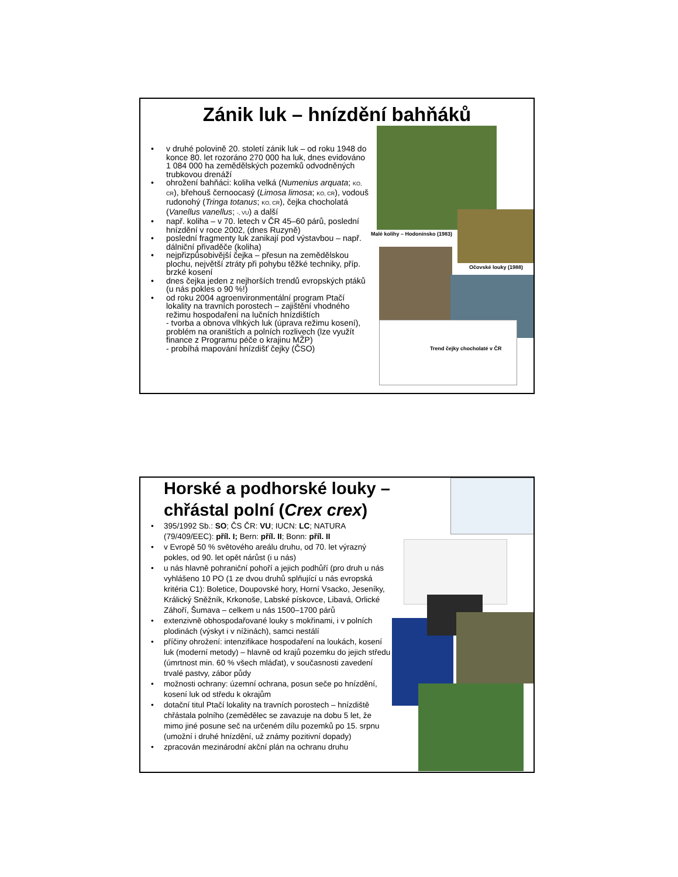Zánik luk – hnízdění bahňáků
• v druhé polovině 20. století zánik luk – od roku 1948 do konce 80. let rozoráno 270 000 ha luk, dnes evidováno 1 084 000 ha zemědělských pozemků odvodněných trubkovou drenáží
• ohrožení bahňáci: koliha velká (Numenius arquata; KO, CR), břehouš černoocasý (Limosa limosa; KO, CR), vodouš rudonohý (Tringa totanus; KO, CR), čejka chocholatá (Vanellus vanellus; -, VU) a další
• např. koliha – v 70. letech v ČR 45–60 párů, poslední hnízdění v roce 2002, (dnes Ruzyně)
• poslední fragmenty luk zanikají pod výstavbou – např. dálniční přivaděče (koliha)
• nejpřizpůsobivější čejka – přesun na zemědělskou plochu, největší ztráty při pohybu těžké techniky, příp. brzké kosení
• dnes čejka jeden z nejhorších trendů evropských ptáků (u nás pokles o 90 %!)
• od roku 2004 agroenvironmentální program Ptačí lokality na travních porostech – zajištění vhodného režimu hospodaření na lučních hnízdištích
- tvorba a obnova vlhkých luk (úprava režimu kosení), problém na oraništích a polních rozlivech (lze využít finance z Programu péče o krajinu MŽP)
- probíhá mapování hnízdišť čejky (ČSO)
Malé kolihy – Hodonínsko (1983)
Očovské louky (1988)
Trend čejky chocholaté v ČR
Horské a podhorské louky – chřástal polní (Crex crex)
• 395/1992 Sb.: SO; ČS ČR: VU; IUCN: LC; NATURA (79/409/EEC): příl. I; Bern: příl. II; Bonn: příl. II
• v Evropě 50 % světového areálu druhu, od 70. let výrazný pokles, od 90. let opět nárůst (i u nás)
• u nás hlavně pohraniční pohoří a jejich podhůří (pro druh u nás vyhlášeno 10 PO (1 ze dvou druhů splňující u nás evropská kritéria C1): Boletice, Doupovské hory, Horní Vsacko, Jeseníky, Králický Sněžník, Krkonoše, Labské pískovce, Libavá, Orlické Záhoří, Šumava – celkem u nás 1500–1700 párů
• extenzivně obhospodařované louky s mokřinami, i v polních plodinách (výskyt i v nížinách), samci nestálí
• příčiny ohrožení: intenzifikace hospodaření na loukách, kosení luk (moderní metody) – hlavně od krajů pozemku do jejich středu (úmrtnost min. 60 % všech mláďat), v současnosti zavedení trvalé pastvy, zábor půdy
• možnosti ochrany: územní ochrana, posun seče po hnízdění, kosení luk od středu k okrajům
• dotační titul Ptačí lokality na travních porostech – hnízdiště chřástala polního (zemědělec se zavazuje na dobu 5 let, že mimo jiné posune seč na určeném dílu pozemků po 15. srpnu (umožní i druhé hnízdění, už známy pozitivní dopady)
• zpracován mezinárodní akční plán na ochranu druhu